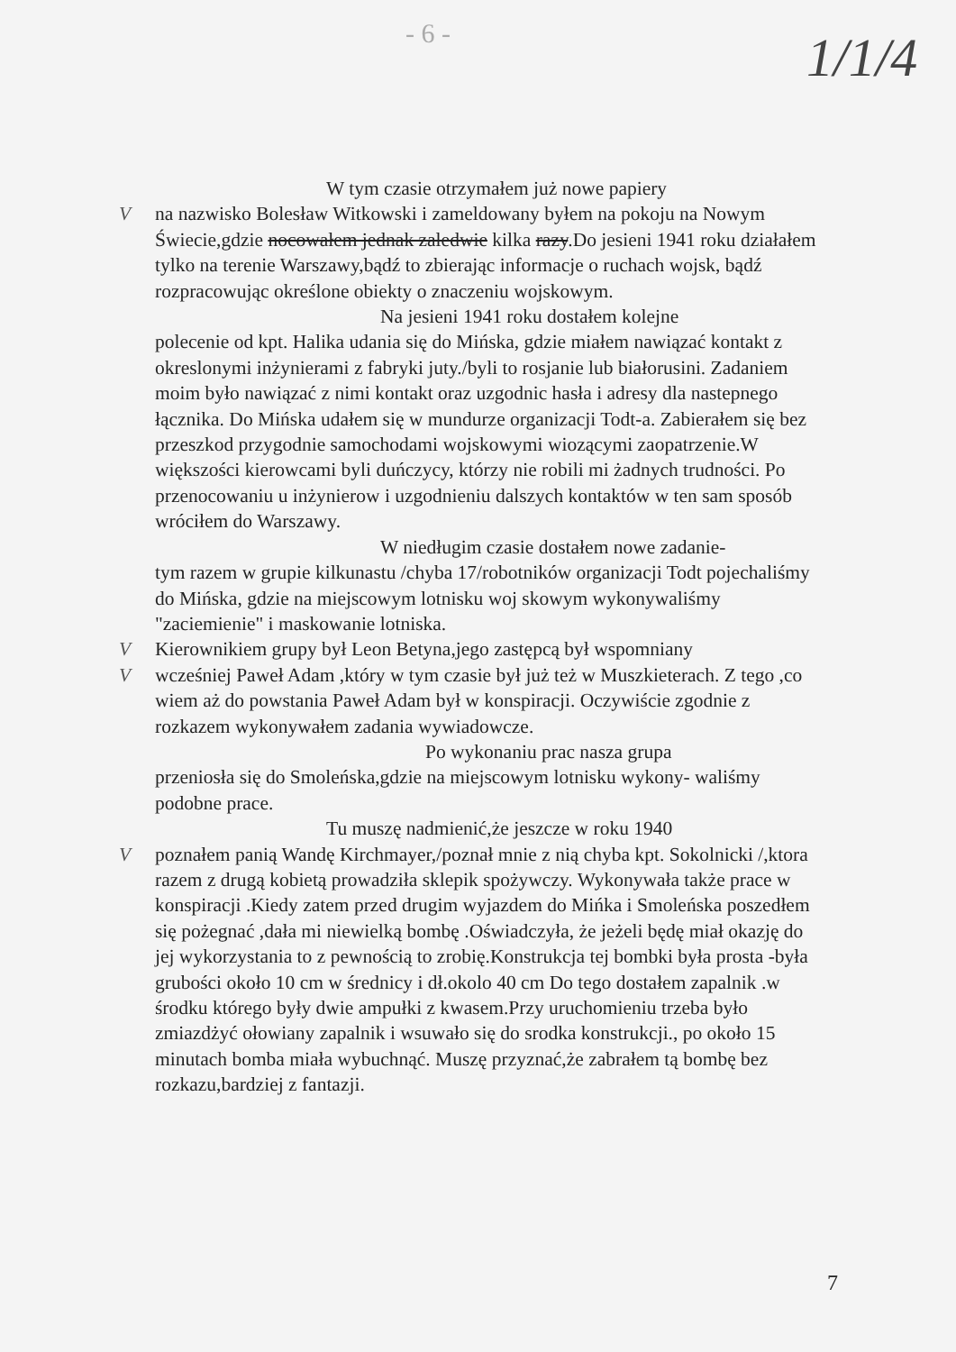- 6 - 1/1/4
W tym czasie otrzymałem już nowe papiery
V na nazwisko Bolesław Witkowski i zameldowany byłem na pokoju na Nowym Świecie,gdzie nocowałem jednak zaledwie kilka razy.Do jesieni 1941 roku działałem tylko na terenie Warszawy,bądź to zbierając informacje o ruchach wojsk, bądź rozpracowując określone obiekty o znaczeniu wojskowym.
Na jesieni 1941 roku dostałem kolejne
polecenie od kpt. Halika udania się do Mińska, gdzie miałem nawiązać kontakt z okreslonymi inżynierami z fabryki juty./byli to rosjanie lub białorusini. Zadaniem moim było nawiązać z nimi kontakt oraz uzgodnic hasła i adresy dla nastepnego łącznika. Do Mińska udałem się w mundurze organizacji Todt-a. Zabierałem się bez przeszkod przygodnie samochodami wojskowymi wiozącymi zaopatrzenie.W większości kierowcami byli duńczycy, którzy nie robili mi żadnych trudności. Po przenocowaniu u inżynierow i uzgodnieniu dalszych kontaktów w ten sam sposób wróciłem do Warszawy.
W niedługim czasie dostałem nowe zadanie-
tym razem w grupie kilkunastu /chyba 17/robotników organizacji Todt pojechaliśmy do Mińska, gdzie na miejscowym lotnisku woj skowym wykonywaliśmy "zaciemienie" i maskowanie lotniska.
V Kierownikiem grupy był Leon Betyna,jego zastępcą był wspomniany
V wcześniej Paweł Adam ,który w tym czasie był już też w Muszkieterach. Z tego ,co wiem aż do powstania Paweł Adam był w konspiracji. Oczywiście zgodnie z rozkazem wykonywałem zadania wywiadowcze.
Po wykonaniu prac nasza grupa
przeniosła się do Smoleńska,gdzie na miejscowym lotnisku wykony- waliśmy podobne prace.
Tu muszę nadmienić,że jeszcze w roku 1940
V poznałem panią Wandę Kirchmayer,/poznał mnie z nią chyba kpt. Sokolnicki /,ktora razem z drugą kobietą prowadziła sklepik spożywczy. Wykonywała także prace w konspiracji .Kiedy zatem przed drugim wyjazdem do Mińka i Smoleńska poszedłem się pożegnać ,dała mi niewielką bombę .Oświadczyła, że jeżeli będę miał okazję do jej wykorzystania to z pewnością to zrobię.Konstrukcja tej bombki była prosta -była grubości około 10 cm w średnicy i dł.okolo 40 cm Do tego dostałem zapalnik .w środku którego były dwie ampułki z kwasem.Przy uruchomieniu trzeba było zmiazdżyć ołowiany zapalnik i wsuwało się do srodka konstrukcji., po około 15 minutach bomba miała wybuchnąć. Muszę przyznać,że zabrałem tą bombę bez rozkazu,bardziej z fantazji.
7